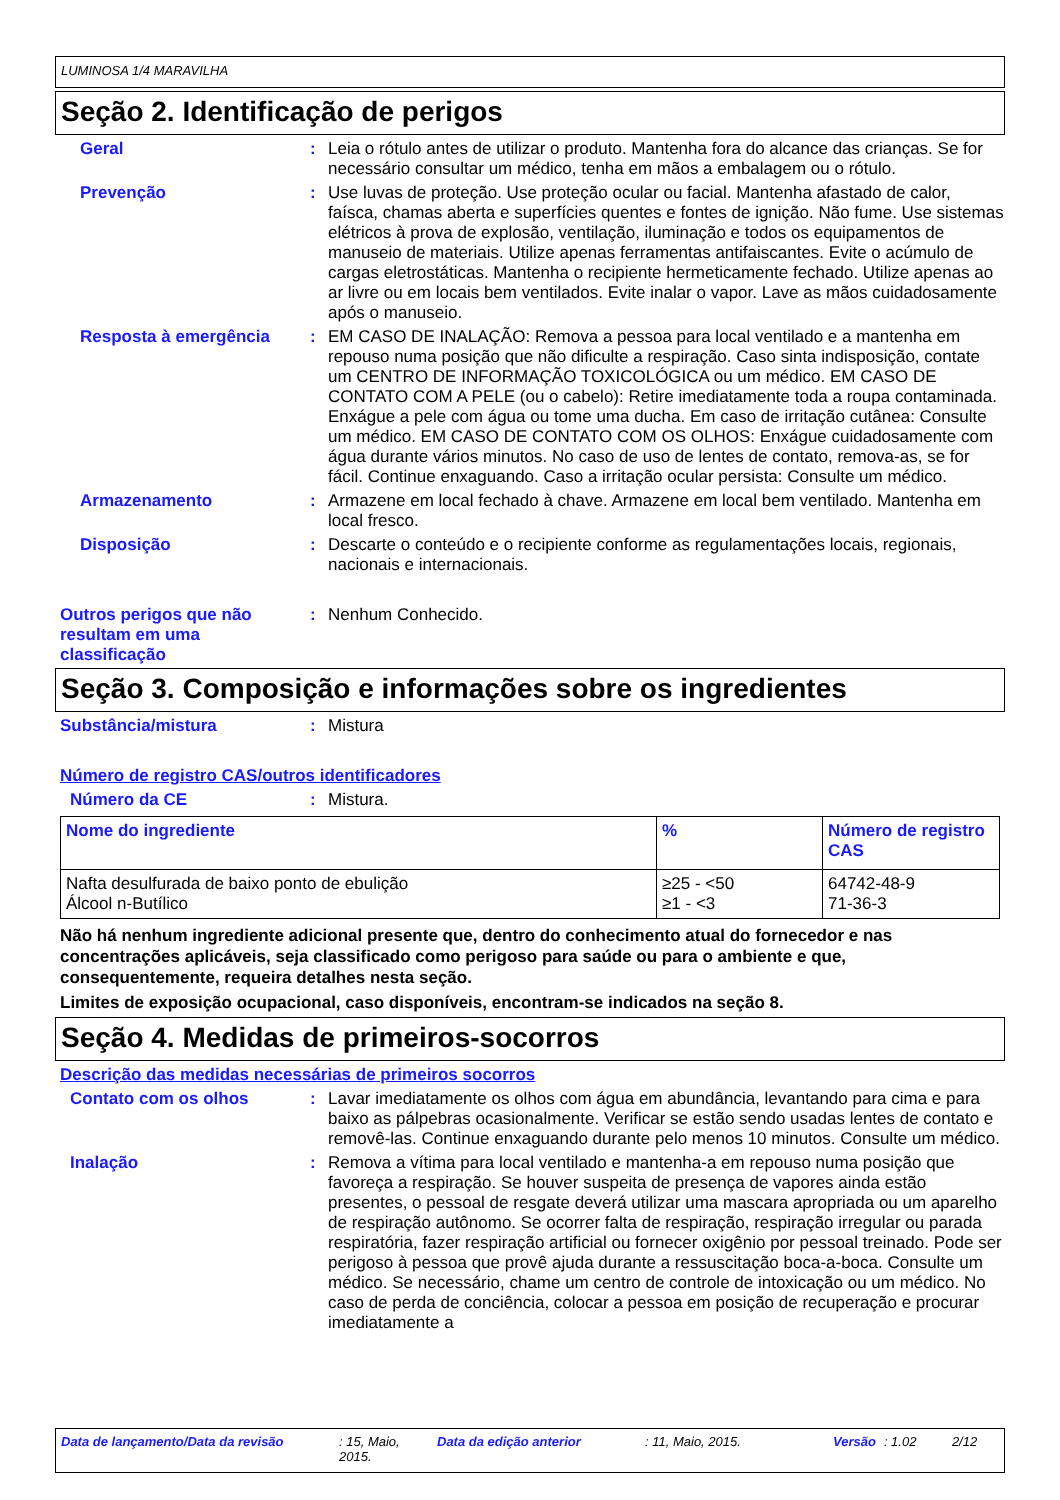LUMINOSA 1/4 MARAVILHA
Seção 2. Identificação de perigos
Geral : Leia o rótulo antes de utilizar o produto. Mantenha fora do alcance das crianças. Se for necessário consultar um médico, tenha em mãos a embalagem ou o rótulo.
Prevenção : Use luvas de proteção. Use proteção ocular ou facial. Mantenha afastado de calor, faísca, chamas aberta e superfícies quentes e fontes de ignição. Não fume. Use sistemas elétricos à prova de explosão, ventilação, iluminação e todos os equipamentos de manuseio de materiais. Utilize apenas ferramentas antifaiscantes. Evite o acúmulo de cargas eletrostáticas. Mantenha o recipiente hermeticamente fechado. Utilize apenas ao ar livre ou em locais bem ventilados. Evite inalar o vapor. Lave as mãos cuidadosamente após o manuseio.
Resposta à emergência : EM CASO DE INALAÇÃO: Remova a pessoa para local ventilado e a mantenha em repouso numa posição que não dificulte a respiração. Caso sinta indisposição, contate um CENTRO DE INFORMAÇÃO TOXICOLÓGICA ou um médico. EM CASO DE CONTATO COM A PELE (ou o cabelo): Retire imediatamente toda a roupa contaminada. Enxágue a pele com água ou tome uma ducha. Em caso de irritação cutânea: Consulte um médico. EM CASO DE CONTATO COM OS OLHOS: Enxágue cuidadosamente com água durante vários minutos. No caso de uso de lentes de contato, remova-as, se for fácil. Continue enxaguando. Caso a irritação ocular persista: Consulte um médico.
Armazenamento : Armazene em local fechado à chave. Armazene em local bem ventilado. Mantenha em local fresco.
Disposição : Descarte o conteúdo e o recipiente conforme as regulamentações locais, regionais, nacionais e internacionais.
Outros perigos que não resultam em uma classificação
: Nenhum Conhecido.
Seção 3. Composição e informações sobre os ingredientes
Substância/mistura : Mistura
Número de registro CAS/outros identificadores
Número da CE : Mistura.
| Nome do ingrediente | % | Número de registro CAS |
| --- | --- | --- |
| Nafta desulfurada de baixo ponto de ebulição Álcool n-Butílico | ≥25 - <50 ≥1 - <3 | 64742-48-9 71-36-3 |
Não há nenhum ingrediente adicional presente que, dentro do conhecimento atual do fornecedor e nas concentrações aplicáveis, seja classificado como perigoso para saúde ou para o ambiente e que, consequentemente, requeira detalhes nesta seção.
Limites de exposição ocupacional, caso disponíveis, encontram-se indicados na seção 8.
Seção 4. Medidas de primeiros-socorros
Descrição das medidas necessárias de primeiros socorros
Contato com os olhos : Lavar imediatamente os olhos com água em abundância, levantando para cima e para baixo as pálpebras ocasionalmente. Verificar se estão sendo usadas lentes de contato e removê-las. Continue enxaguando durante pelo menos 10 minutos. Consulte um médico.
Inalação : Remova a vítima para local ventilado e mantenha-a em repouso numa posição que favoreça a respiração. Se houver suspeita de presença de vapores ainda estão presentes, o pessoal de resgate deverá utilizar uma mascara apropriada ou um aparelho de respiração autônomo. Se ocorrer falta de respiração, respiração irregular ou parada respiratória, fazer respiração artificial ou fornecer oxigênio por pessoal treinado. Pode ser perigoso à pessoa que provê ajuda durante a ressuscitação boca-a-boca. Consulte um médico. Se necessário, chame um centro de controle de intoxicação ou um médico. No caso de perda de conciência, colocar a pessoa em posição de recuperação e procurar imediatamente a
Data de lançamento/Data da revisão: 15, Maio, 2015. Data da edição anterior: 11, Maio, 2015. Versão: 1.02 2/12